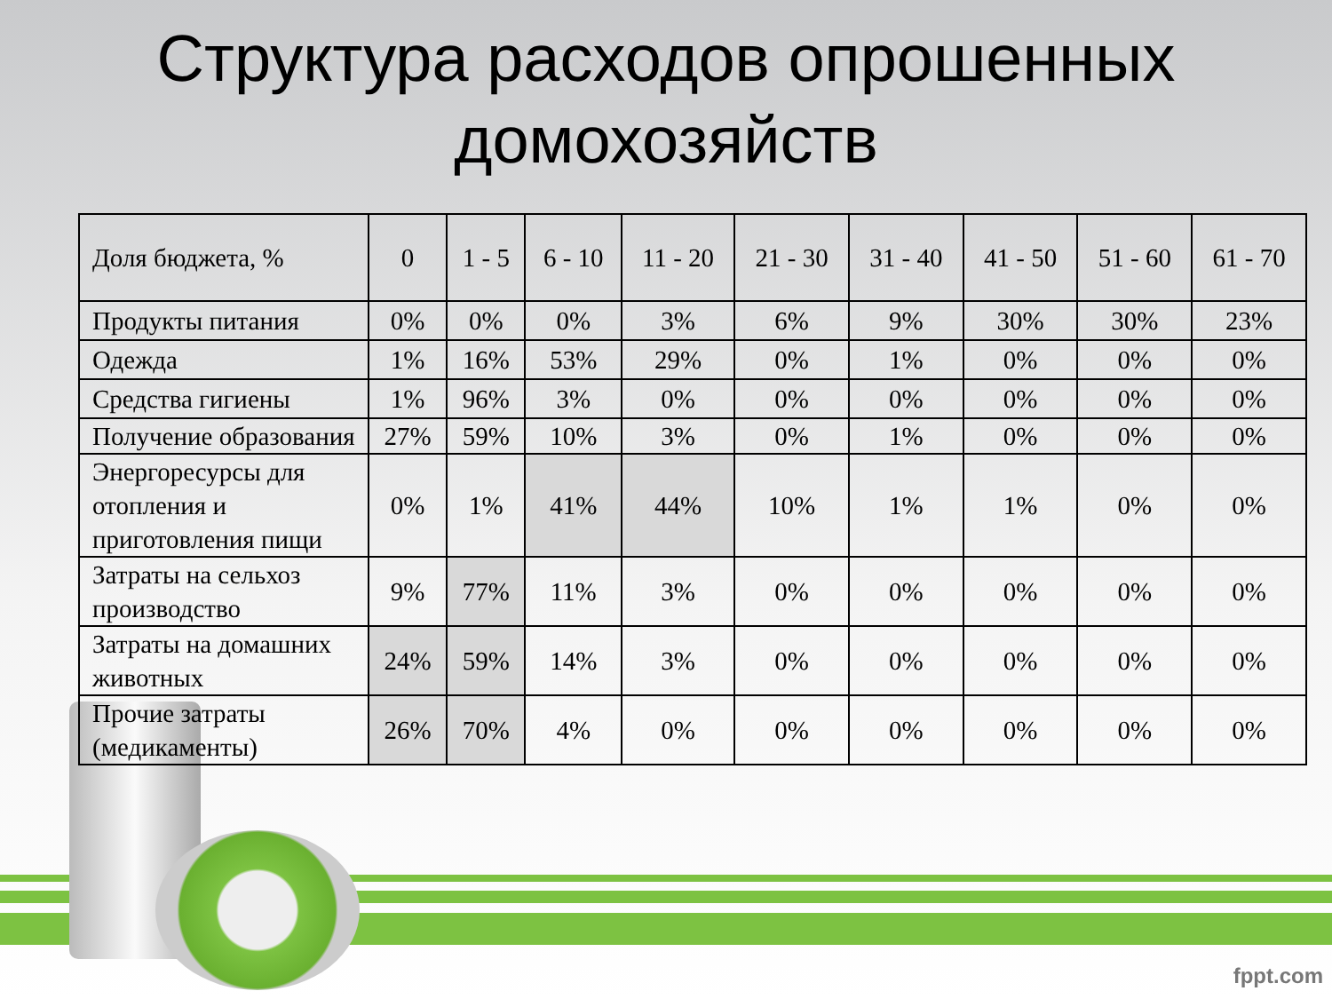Структура расходов опрошенных
домохозяйств
| Доля бюджета, % | 0 | 1 - 5 | 6 - 10 | 11 - 20 | 21 - 30 | 31 - 40 | 41 - 50 | 51 - 60 | 61 - 70 |
| --- | --- | --- | --- | --- | --- | --- | --- | --- | --- |
| Продукты питания | 0% | 0% | 0% | 3% | 6% | 9% | 30% | 30% | 23% |
| Одежда | 1% | 16% | 53% | 29% | 0% | 1% | 0% | 0% | 0% |
| Средства гигиены | 1% | 96% | 3% | 0% | 0% | 0% | 0% | 0% | 0% |
| Получение образования | 27% | 59% | 10% | 3% | 0% | 1% | 0% | 0% | 0% |
| Энергоресурсы для отопления и приготовления пищи | 0% | 1% | 41% | 44% | 10% | 1% | 1% | 0% | 0% |
| Затраты на сельхоз производство | 9% | 77% | 11% | 3% | 0% | 0% | 0% | 0% | 0% |
| Затраты на домашних животных | 24% | 59% | 14% | 3% | 0% | 0% | 0% | 0% | 0% |
| Прочие затраты (медикаменты) | 26% | 70% | 4% | 0% | 0% | 0% | 0% | 0% | 0% |
fppt.com